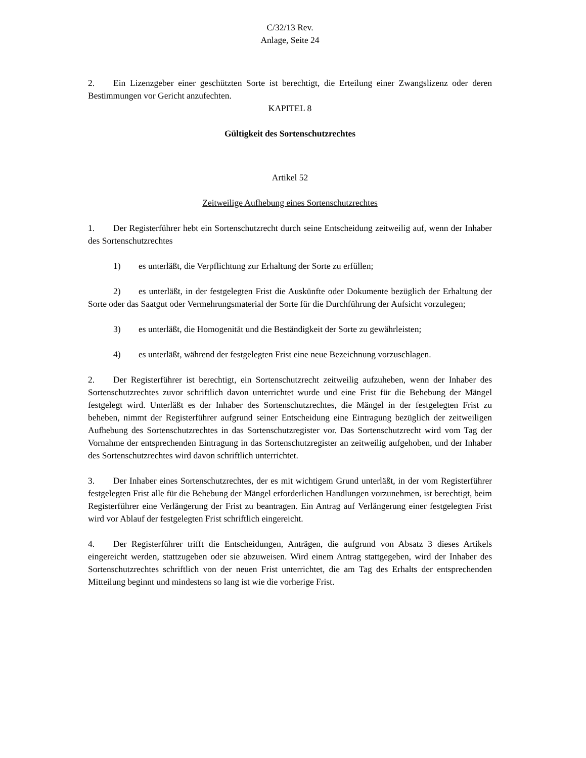C/32/13 Rev.
Anlage, Seite 24
2. Ein Lizenzgeber einer geschützten Sorte ist berechtigt, die Erteilung einer Zwangslizenz oder deren Bestimmungen vor Gericht anzufechten.
KAPITEL 8
Gültigkeit des Sortenschutzrechtes
Artikel 52
Zeitweilige Aufhebung eines Sortenschutzrechtes
1. Der Registerführer hebt ein Sortenschutzrecht durch seine Entscheidung zeitweilig auf, wenn der Inhaber des Sortenschutzrechtes
1) es unterläßt, die Verpflichtung zur Erhaltung der Sorte zu erfüllen;
2) es unterläßt, in der festgelegten Frist die Auskünfte oder Dokumente bezüglich der Erhaltung der Sorte oder das Saatgut oder Vermehrungsmaterial der Sorte für die Durchführung der Aufsicht vorzulegen;
3) es unterläßt, die Homogenität und die Beständigkeit der Sorte zu gewährleisten;
4) es unterläßt, während der festgelegten Frist eine neue Bezeichnung vorzuschlagen.
2. Der Registerführer ist berechtigt, ein Sortenschutzrecht zeitweilig aufzuheben, wenn der Inhaber des Sortenschutzrechtes zuvor schriftlich davon unterrichtet wurde und eine Frist für die Behebung der Mängel festgelegt wird. Unterläßt es der Inhaber des Sortenschutzrechtes, die Mängel in der festgelegten Frist zu beheben, nimmt der Registerführer aufgrund seiner Entscheidung eine Eintragung bezüglich der zeitweiligen Aufhebung des Sortenschutzrechtes in das Sortenschutzregister vor. Das Sortenschutzrecht wird vom Tag der Vornahme der entsprechenden Eintragung in das Sortenschutzregister an zeitweilig aufgehoben, und der Inhaber des Sortenschutzrechtes wird davon schriftlich unterrichtet.
3. Der Inhaber eines Sortenschutzrechtes, der es mit wichtigem Grund unterläßt, in der vom Registerführer festgelegten Frist alle für die Behebung der Mängel erforderlichen Handlungen vorzunehmen, ist berechtigt, beim Registerführer eine Verlängerung der Frist zu beantragen. Ein Antrag auf Verlängerung einer festgelegten Frist wird vor Ablauf der festgelegten Frist schriftlich eingereicht.
4. Der Registerführer trifft die Entscheidungen, Anträgen, die aufgrund von Absatz 3 dieses Artikels eingereicht werden, stattzugeben oder sie abzuweisen. Wird einem Antrag stattgegeben, wird der Inhaber des Sortenschutzrechtes schriftlich von der neuen Frist unterrichtet, die am Tag des Erhalts der entsprechenden Mitteilung beginnt und mindestens so lang ist wie die vorherige Frist.